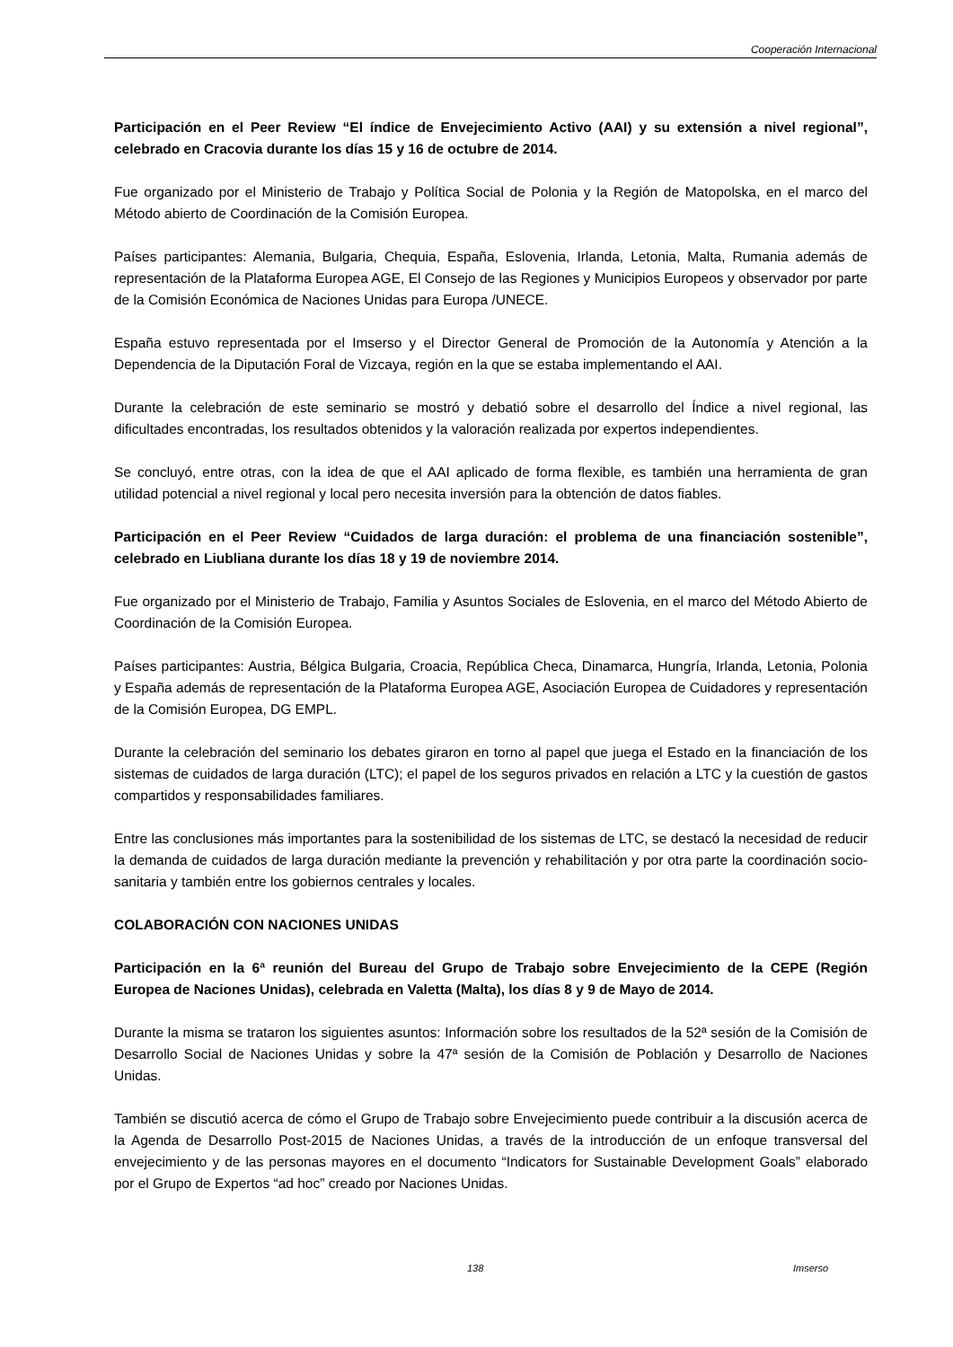Cooperación Internacional
Participación en el Peer Review “El índice de Envejecimiento Activo (AAI) y su extensión a nivel regional”, celebrado en Cracovia durante los días 15 y 16 de octubre de 2014.
Fue organizado por el Ministerio de Trabajo y Política Social de Polonia y la Región de Matopolska, en el marco del Método abierto de Coordinación de la Comisión Europea.
Países participantes: Alemania, Bulgaria, Chequia, España, Eslovenia, Irlanda, Letonia, Malta, Rumania además de representación de la Plataforma Europea AGE, El Consejo de las Regiones y Municipios Europeos y observador por parte de la Comisión Económica de Naciones Unidas para Europa /UNECE.
España estuvo representada por el Imserso y el Director General de Promoción de la Autonomía y Atención a la Dependencia de la Diputación Foral de Vizcaya, región en la que se estaba implementando el AAI.
Durante la celebración de este seminario se mostró y debatió sobre el desarrollo del Índice a nivel regional, las dificultades encontradas, los resultados obtenidos y la valoración realizada por expertos independientes.
Se concluyó, entre otras, con la idea de que el AAI aplicado de forma flexible, es también una herramienta de gran utilidad potencial a nivel regional y local pero necesita inversión para la obtención de datos fiables.
Participación en el Peer Review “Cuidados de larga duración: el problema de una financiación sostenible”, celebrado en Liubliana durante los días 18 y 19 de noviembre 2014.
Fue organizado por el Ministerio de Trabajo, Familia y Asuntos Sociales de Eslovenia, en el marco del Método Abierto de Coordinación de la Comisión Europea.
Países participantes: Austria, Bélgica Bulgaria, Croacia, República Checa, Dinamarca, Hungría, Irlanda, Letonia, Polonia y España además de representación de la Plataforma Europea AGE, Asociación Europea de Cuidadores y representación de la Comisión Europea, DG EMPL.
Durante la celebración del seminario los debates giraron en torno al papel que juega el Estado en la financiación de los sistemas de cuidados de larga duración (LTC); el papel de los seguros privados en relación a LTC y la cuestión de gastos compartidos y responsabilidades familiares.
Entre las conclusiones más importantes para la sostenibilidad de los sistemas de LTC, se destacó la necesidad de reducir la demanda de cuidados de larga duración mediante la prevención y rehabilitación y por otra parte la coordinación socio-sanitaria y también entre los gobiernos centrales y locales.
COLABORACIÓN CON NACIONES UNIDAS
Participación en la 6ª reunión del Bureau del Grupo de Trabajo sobre Envejecimiento de la CEPE (Región Europea de Naciones Unidas), celebrada en Valetta (Malta), los días 8 y 9 de Mayo de 2014.
Durante la misma se trataron los siguientes asuntos: Información sobre los resultados de la 52ª sesión de la Comisión de Desarrollo Social de Naciones Unidas y sobre la 47ª sesión de la Comisión de Población y Desarrollo de Naciones Unidas.
También se discutió acerca de cómo el Grupo de Trabajo sobre Envejecimiento puede contribuir a la discusión acerca de la Agenda de Desarrollo Post-2015 de Naciones Unidas, a través de la introducción de un enfoque transversal del envejecimiento y de las personas mayores en el documento “Indicators for Sustainable Development Goals” elaborado por el Grupo de Expertos “ad hoc” creado por Naciones Unidas.
138 Imserso